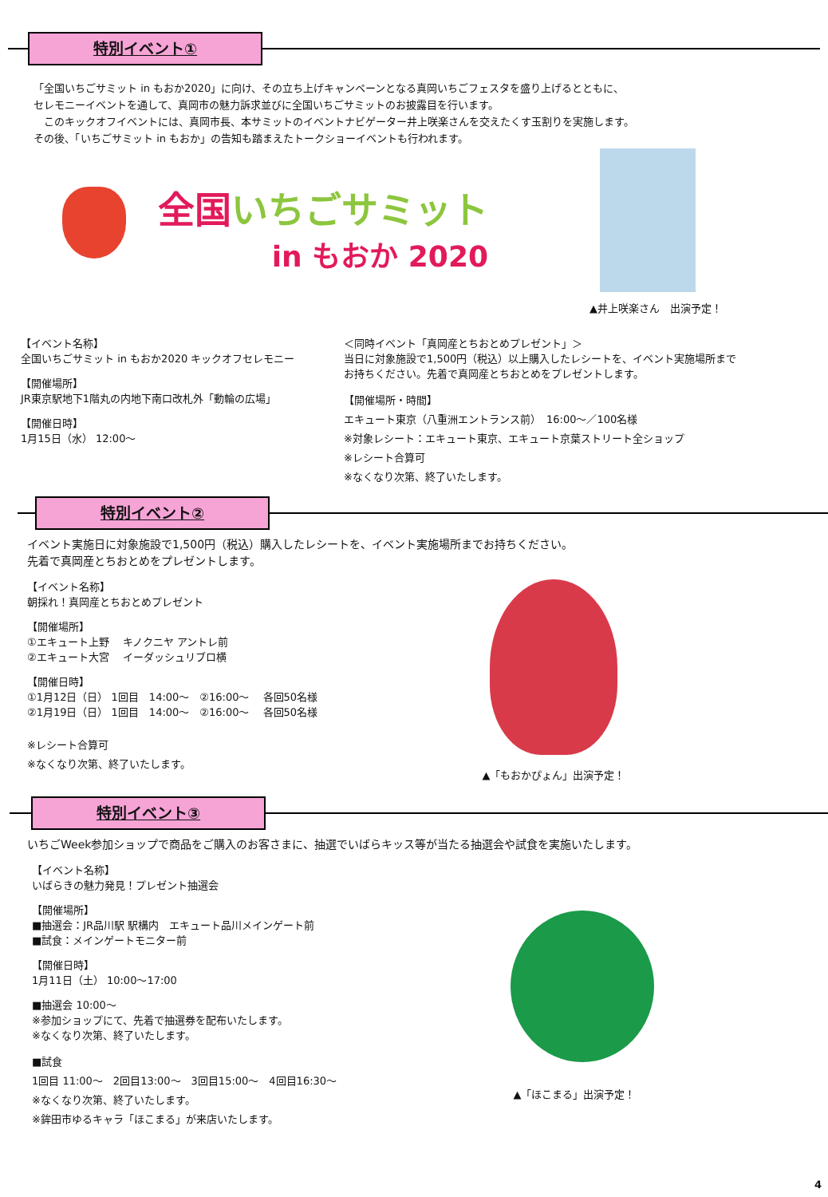特別イベント①
「全国いちごサミット in もおか2020」に向け、その立ち上げキャンペーンとなる真岡いちごフェスタを盛り上げるとともに、
セレモニーイベントを通して、真岡市の魅力訴求並びに全国いちごサミットのお披露目を行います。
　このキックオフイベントには、真岡市長、本サミットのイベントナビゲーター井上咲楽さんを交えたくす玉割りを実施します。
その後、「いちごサミット in もおか」の告知も踏まえたトークショーイベントも行われます。
全国いちごサミット
in もおか 2020
▲井上咲楽さん　出演予定！
【イベント名称】
全国いちごサミット in もおか2020 キックオフセレモニー
【開催場所】
JR東京駅地下1階丸の内地下南口改札外「動輪の広場」
【開催日時】
1月15日（水） 12:00～
＜同時イベント「真岡産とちおとめプレゼント」＞
当日に対象施設で1,500円（税込）以上購入したレシートを、イベント実施場所まで
お持ちください。先着で真岡産とちおとめをプレゼントします。
【開催場所・時間】
エキュート東京（八重洲エントランス前）　16:00～／100名様
※対象レシート：エキュート東京、エキュート京葉ストリート全ショップ
※レシート合算可
※なくなり次第、終了いたします。
特別イベント②
イベント実施日に対象施設で1,500円（税込）購入したレシートを、イベント実施場所までお持ちください。
先着で真岡産とちおとめをプレゼントします。
【イベント名称】
朝採れ！真岡産とちおとめプレゼント
【開催場所】
①エキュート上野　 キノクニヤ アントレ前
②エキュート大宮　 イーダッシュリブロ横
【開催日時】
①1月12日（日） 1回目　14:00～　②16:00～　 各回50名様
②1月19日（日） 1回目　14:00～　②16:00～　 各回50名様
※レシート合算可
※なくなり次第、終了いたします。
▲「もおかぴょん」出演予定！
特別イベント③
いちごWeek参加ショップで商品をご購入のお客さまに、抽選でいばらキッス等が当たる抽選会や試食を実施いたします。
【イベント名称】
いばらきの魅力発見！プレゼント抽選会
【開催場所】
■抽選会：JR品川駅 駅構内　エキュート品川メインゲート前
■試食：メインゲートモニター前
【開催日時】
1月11日（土） 10:00～17:00
■抽選会 10:00～
※参加ショップにて、先着で抽選券を配布いたします。
※なくなり次第、終了いたします。
■試食
1回目 11:00～　2回目13:00～　3回目15:00～　4回目16:30～
※なくなり次第、終了いたします。
※鉾田市ゆるキャラ「ほこまる」が来店いたします。
▲「ほこまる」出演予定！
4